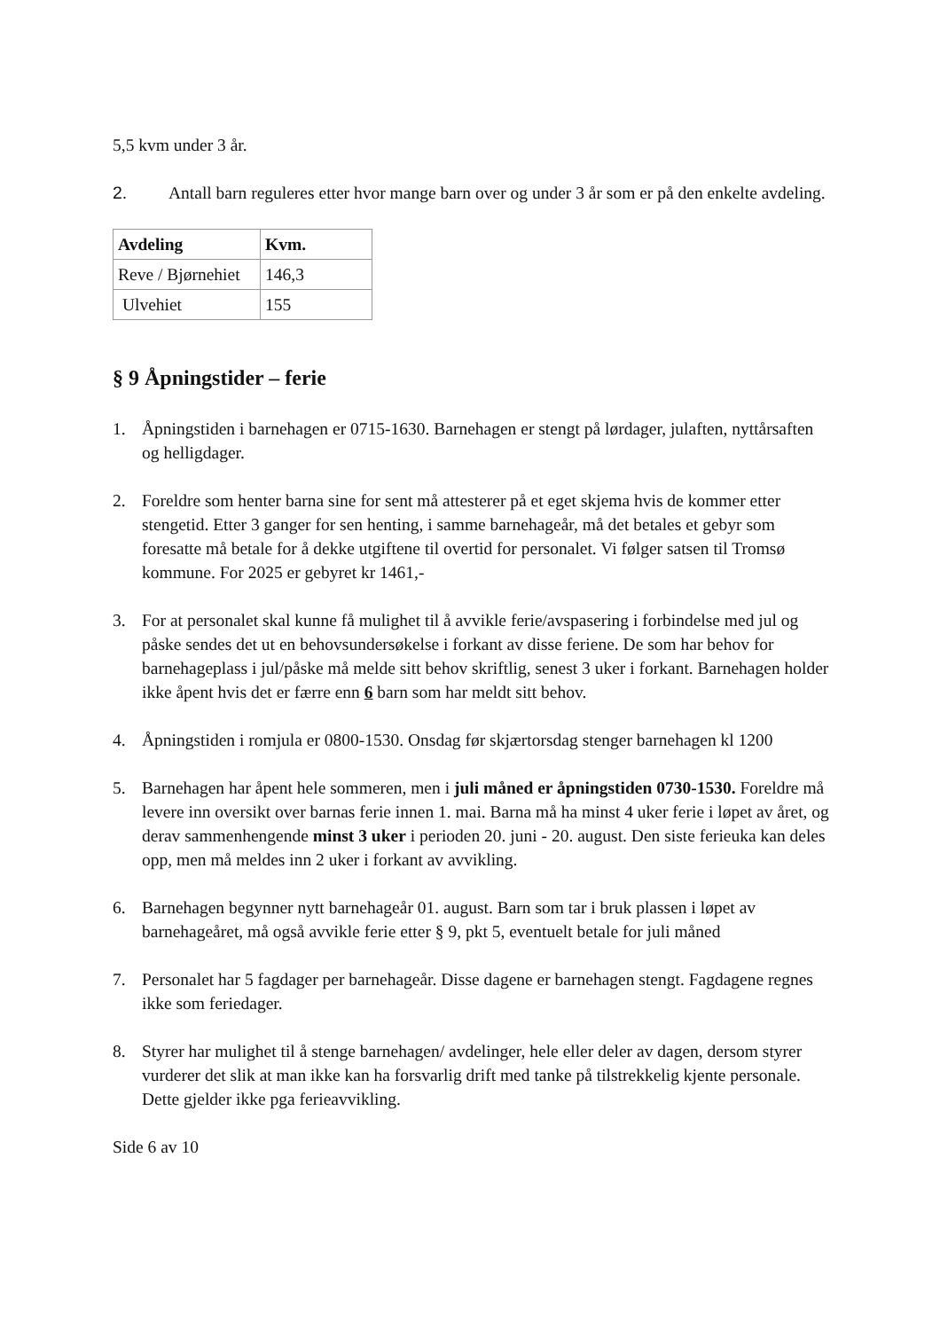5,5 kvm under 3 år.
2. Antall barn reguleres etter hvor mange barn over og under 3 år som er på den enkelte avdeling.
| Avdeling | Kvm. |
| --- | --- |
| Reve / Bjørnehiet | 146,3 |
| Ulvehiet | 155 |
§ 9 Åpningstider – ferie
1. Åpningstiden i barnehagen er 0715-1630. Barnehagen er stengt på lørdager, julaften, nyttårsaften og helligdager.
2. Foreldre som henter barna sine for sent må attesterer på et eget skjema hvis de kommer etter stengetid. Etter 3 ganger for sen henting, i samme barnehageår, må det betales et gebyr som foresatte må betale for å dekke utgiftene til overtid for personalet. Vi følger satsen til Tromsø kommune. For 2025 er gebyret kr 1461,-
3. For at personalet skal kunne få mulighet til å avvikle ferie/avspasering i forbindelse med jul og påske sendes det ut en behovsundersøkelse i forkant av disse feriene. De som har behov for barnehageplass i jul/påske må melde sitt behov skriftlig, senest 3 uker i forkant. Barnehagen holder ikke åpent hvis det er færre enn 6 barn som har meldt sitt behov.
4. Åpningstiden i romjula er 0800-1530. Onsdag før skjærtorsdag stenger barnehagen kl 1200
5. Barnehagen har åpent hele sommeren, men i juli måned er åpningstiden 0730-1530. Foreldre må levere inn oversikt over barnas ferie innen 1. mai. Barna må ha minst 4 uker ferie i løpet av året, og derav sammenhengende minst 3 uker i perioden 20. juni - 20. august. Den siste ferieuka kan deles opp, men må meldes inn 2 uker i forkant av avvikling.
6. Barnehagen begynner nytt barnehageår 01. august. Barn som tar i bruk plassen i løpet av barnehageåret, må også avvikle ferie etter § 9, pkt 5, eventuelt betale for juli måned
7. Personalet har 5 fagdager per barnehageår. Disse dagene er barnehagen stengt. Fagdagene regnes ikke som feriedager.
8. Styrer har mulighet til å stenge barnehagen/ avdelinger, hele eller deler av dagen, dersom styrer vurderer det slik at man ikke kan ha forsvarlig drift med tanke på tilstrekkelig kjente personale. Dette gjelder ikke pga ferieavvikling.
Side 6 av 10